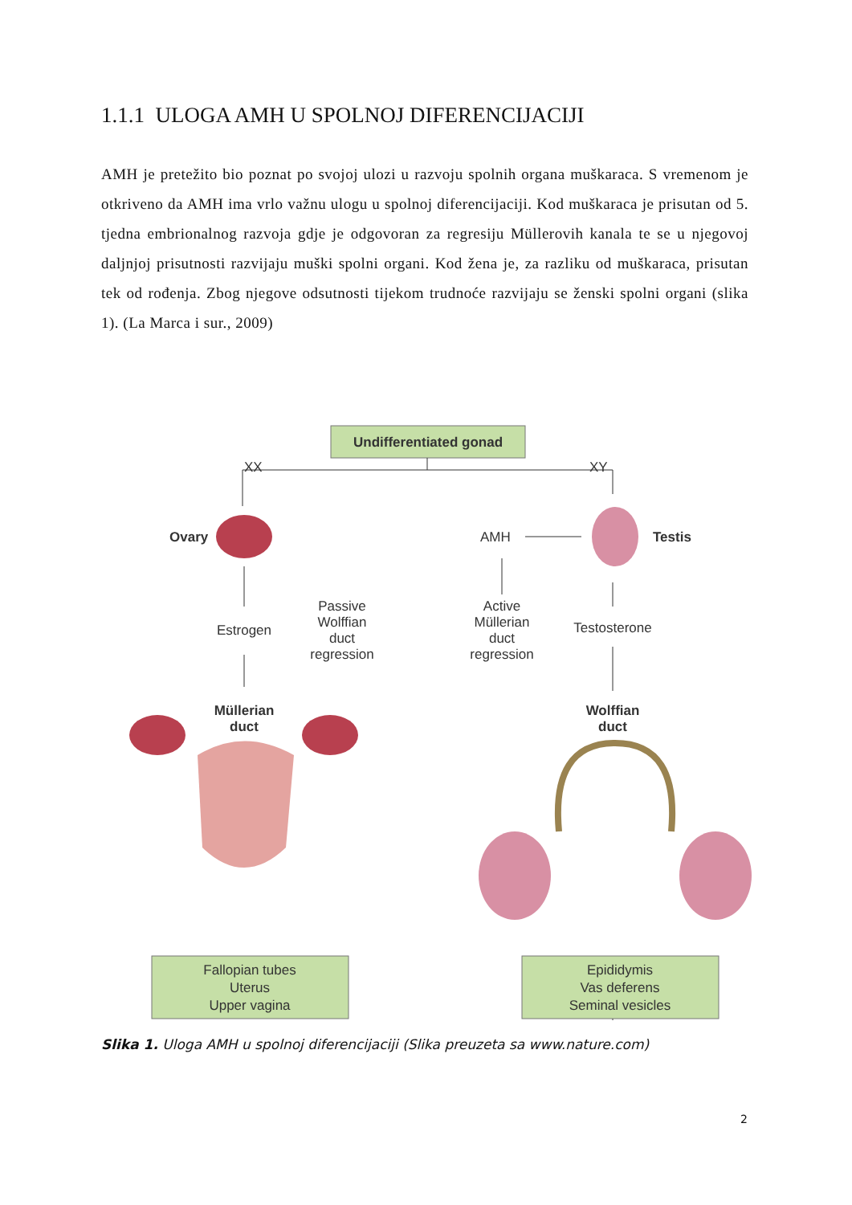1.1.1 ULOGA AMH U SPOLNOJ DIFERENCIJACIJI
AMH je pretežito bio poznat po svojoj ulozi u razvoju spolnih organa muškaraca. S vremenom je otkriveno da AMH ima vrlo važnu ulogu u spolnoj diferencijaciji. Kod muškaraca je prisutan od 5. tjedna embrionalnog razvoja gdje je odgovoran za regresiju Müllerovih kanala te se u njegovoj daljnjoj prisutnosti razvijaju muški spolni organi. Kod žena je, za razliku od muškaraca, prisutan tek od rođenja. Zbog njegove odsutnosti tijekom trudnoće razvijaju se ženski spolni organi (slika 1). (La Marca i sur., 2009)
Undifferentiated gonad
XX
XY
Ovary
Testis
AMH
Estrogen
Passive
Wolffian
duct
regression
Active
Müllerian
duct
regression
Testosterone
Müllerian
duct
Wolffian
duct
Fallopian tubes
Uterus
Upper vagina
Epididymis
Vas deferens
Seminal vesicles
Slika 1. Uloga AMH u spolnoj diferencijaciji (Slika preuzeta sa www.nature.com)
2